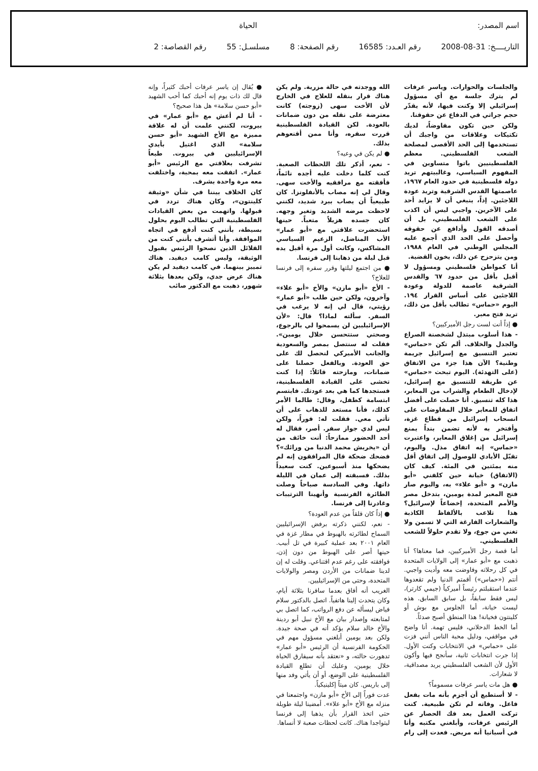اسم المصدر: الحياة
التاريــــخ: 31-08-2008 رقم العـدد: 16585 رقم الصفحة: 8 مسلسـل: 55 رقم القصاصة: 2
والجلسات والحوارات. وياسر عرفات لم يترك جلسة مع أي مسؤول إسرائيلي إلا وكنت فيها، لأنه يقدّر حجم جراتي في الدفاع عن حقوقنا.
ولكن حين تكون مفاوضاً، لديك تكتيكات وعلاقات من واجبك أن تستخدمها إلى الحد الأقصى لمصلحة الشعب الفلسطيني. معظم الفلسطينيين باتوا متساوين في المفهوم السياسي، وغالبيتهم تريد دولة فلسطينية في حدود العام ١٩٦٧، عاصمتها القدس الشرقية وتريد عودة اللاجئين. إذاً، ينبغي أن لا يزايد أحد على الآخرين. واجبي ليس أن اكذب على الشعب الفلسطيني، بل أن أصدقه القول وأدافع عن حقوقه وأحصل على الحد الذي أجمع عليه المجلس الوطني في العام ١٩٨٨، ومن يتزحزح عن ذلك، يخون القضية.
أنا كمواطن فلسطيني ومسؤول لا أقبل بأقل من حدود ٦٧ والقدس الشرقية عاصمة للدولة وعودة اللاجئين على أساس القرار ١٩٤. اليوم «حماس» تطالب بأقل من ذلك، تريد فتح معبر.
● إذاً أنت لست رجل الأميركيين؟
- هذا أسلوب مبتذل لشخصنة الصراع والجدل والخلاف. ألم تكن «حماس» تعتبر التنسيق مع إسرائيل جريمة وطنية؟ الآن هذا جزء من الاتفاق (على التهدئة). اليوم تبحث «حماس» عن طريقة للتنسيق مع إسرائيل، لإدخال الطعام والشراب من المعابر، هذا كله تنسيق. أنا حصلت على أفضل اتفاق للمعابر خلال المفاوضات على انسحاب إسرائيل من قطاع غزة، وأفتخر به لأنه تضمن بنداً يمنع إسرائيل من إغلاق المعابر، واعتبرت «حماس» إنه اتفاق مذل. واليوم، تقبّل الأيادي للوصول إلى اتفاق أقل منه بمئتين في المئة. كيف كان (الاتفاق) خيانة حين كلفني «أبو مازن» و «أبو علاء» به، واليوم صار فتح المعبر لمدة يومين، بتدخل مصر والأمم المتحدة، إخضاعاً لإسرائيل؟ هذا تلاعب بالألفاظ الكاذبة والشعارات الفارغة التي لا تسمن ولا تغني من جوع، ولا تقدم حلولاً للشعب الفلسطيني.
أما قصة رجل الأميركيين، فما معناها؟ أنا ذهبت مع «أبو عمار» إلى الولايات المتحدة في كل رحلاته وفاوضت معه وأديت واجبي. أنتم («حماس») أقمتم الدنيا ولم تقعدوها عندما استقبلتم رئيساً أميركياً (جيمي كارتر)، ليس فقط سابقاً، بل سابق السابق. هذه ليست خيانة، أما الجلوس مع بوش أو كلينتون فخيانة! هذا المنطق أصبح صدئاً.
أما الخط الدحلاني، فليس تهمة. أنا واضح في مواقفي، ودليل محبة الناس أنني فزت على «حماس» في الانتخابات وكنت الأول. إذا جرت انتخابات ثانية، سأنجح فيها وأكون الأول لأن الشعب الفلسطيني يريد مصداقية، لا شعارات.
● هل مات ياسر عرفات مسموماً؟
- لا أستطيع أن أجزم بأنه مات بفعل فاعل. وفاته لم تكن طبيعية. كنت تركت العمل بعد فك الحصار عن الرئيس عرفات، وأبلغني مكتبه وأنا في أسبانيا أنه مريض. فعدت إلى رام الله ووجدته في حالة مزرية. ولم يكن هناك قرار بنقله للعلاج في الخارج لأن الأخت سهى (زوجته) كانت معترضة على نقله من دون ضمانات بالعودة. لكن القيادة الفلسطينية قررت سفره، وأنا ممن أقنعوهم بذلك.
● لم يكن في وعيه؟
- نعم، أذكر تلك اللحظات الصعبة. كنت كلما دخلت عليه أجده نائماً، فأفقته مع مرافقيه والأخت سهى. وقال لي إنه مصاب بالأنفلونزا. كان طبيعياً أن يصاب ببرد شديد، لكنني لاحظت مرضه الشديد وتغير وجهه. كان جسده هزيلاً متعباً. حينها استحضرت علاقتي مع «أبو عمار» الأب المناضل، الزعيم السياسي المشاكس، وكانت أول مرة أقبل يده قبل ليلة من ذهابنا إلى فرنسا.
● من اجتمع ليلتها وقرر سفره إلى فرنسا للعلاج؟
- الأخ «أبو مازن» والأخ «أبو علاء» وآخرون، ولكن حين طلب «أبو عمار» رؤيتي، قال لي إنه لا يرغب في السفر. سألته لماذا؟ قال: «لأن الإسرائيليين لن يسمحوا لي بالرجوع، وصحتي ستتحسن خلال يومين». فقلت له سنتصل بمصر والسعودية والجانب الأميركي لنحصل لك على حق العودة. وبالفعل حصلنا على ضمانات، ومازحته قائلاً: إذا كنت تخشى على القيادة الفلسطينية، فستجدها كما هي بعد عودتك. فابتسم ابتسامة كطفل، وقال: طالما الأمر كذلك، فأنا مستعد للذهاب على أن تأتي معي. فقلت له: فوراً، ولكن ليس لدي جواز سفر. أصر، فقال له أحد الحضور ممازحاً: أنت خائف من أن «يخربش محمد الدنيا من ورائك»؟ فضحك ضحكة قال المرافقون إنه لم يضحكها منذ أسبوعين. كنت سعيداً بذلك. فسبقته إلى عمان في الليلة ذاتها. وفي السادسة صباحاً وصلت الطائرة الفرنسية وأنهينا الترتيبات وغادرنا إلى فرنسا.
● إذاً كان قلقاً من عدم العودة؟
- نعم، لكنني ذكرته برفض الإسرائيليين السماح لطائرته بالهبوط في مطار غزة في العام ٢٠٠١ بعد عملية كبيرة في تل أبيب. حينها أصر على الهبوط من دون إذن، فوافقته على رغم عدم اقتناعي. وقلت له إن لدينا ضمانات من الأردن ومصر والولايات المتحدة، وحتى من الإسرائيليين.
الغريب أنه أفاق بعدما سافرنا بثلاثة أيام، وكان يتحدث إلينا هاتفياً. اتصل بالدكتور سلام فياض ليسأله عن دفع الرواتب، كما اتصل بي لمتابعته وإصدار بيان مع الأخ نبيل أبو ردينة والأخ خالد سلام يؤكد أنه في صحة جيدة. ولكن بعد يومين أبلغني مسؤول مهم في الحكومة الفرنسية أن الرئيس «أبو عمار» تدهورت حالته، و «نعتقد بأنه سيفارق الحياة خلال يومين، وعليك أن تطلع القيادة الفلسطينية على الوضع، أو أن يأتي وفد منها إلى باريس. كان ميتاً إكلينيكياً.
عدت فوراً إلى الأخ «أبو مازن» واجتمعنا في منزله مع الأخ «أبو علاء». أمضينا ليلة طويلة حتى اتخذ القرار بأن يذهبا إلى فرنسا ليتواجدا هناك. كانت لحظات صعبة لا أنساها.
● يُقال إن ياسر عرفات أحبك كثيراً، وإنه قال لك ذات يوم إنه أحبك كما أحب الشهيد «أبو حسن سلامة» هل هذا صحيح؟
- أنا لم أعش مع «أبو عمار» في بيروت، لكنني علمت أن له علاقة مميزة مع الأخ الشهيد «أبو حسن سلامة» الذي اغتيل بأيدي الإسرائيليين في بيروت. طبعاً تشرفت بعلاقتي مع الرئيس «أبو عمار». اتفقت معه بمحبة، واختلفت معه مرة واحدة بشرف.
كان الخلاف بيننا في شأن «وثيقة كلينتون»، وكان هناك تردد في قبولها. واتهمت من بعض القيادات الفلسطينية التي تطالب اليوم بحلول بسيطة، بأنني كنت أدفع في اتجاه الموافقة. وأنا أتشرف بأنني كنت من القلائل الذين نصحوا الرئيس بقبول الوثيقة، وليس كامب ديفيد. هناك تمييز بينهما. في كامب ديفيد لم يكن هناك عرض جدي، ولكن بعدها بثلاثة شهور، ذهبت مع الدكتور صائب